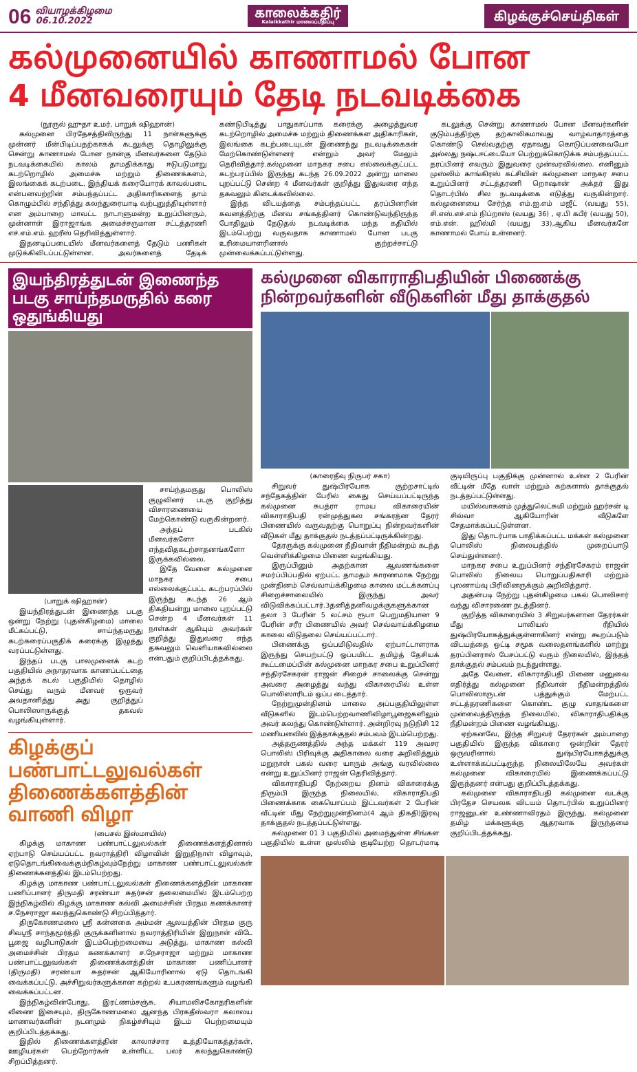06 வியாழக்கிழமை
06.10.2022
காலைக்கதிர்
Kalaikkathir மாலைப்பதிப்பு
கிழக்குச்செய்திகள்
கல்முனையில் காணாமல் போன
4 மீனவரையும் தேடி நடவடிக்கை
(நூருல் ஹுதா உமர், பாறுக் ஷிஹான்)
கல்முனை பிரதேசத்திலிருந்து 11 நாள்களுக்கு முன்னர் மீன்பிடிப்பதற்காகக் கடலுக்கு தொழிலுக்கு சென்று காணாமல் போன நான்கு மீனவர்களை தேடும் நடவடிக்கையில் காலம் தாமதிக்காது ஈடுபடுமாறு கடற்றொழில் அமைச்சு மற்றும் திணைக்களம், இலங்கைக் கடற்படை, இந்தியக் கரையோரக் காவல்படை என்பனவற்றின் சம்பந்தப்பட்ட அதிகாரிகளைத் தாம் கொழும்பில் சந்தித்து கலந்துரையாடி வற்புறுத்தியுள்ளார் என அம்பாறை மாவட்ட நாடாளுமன்ற உறுப்பினரும், முன்னாள் இராஜாங்க அமைச்சருமான சட்டத்தரணி எச்.எம்.எம். ஹரீஸ் தெரிவித்துள்ளார்.
இதனடிப்படையில் மீனவர்களைத் தேடும் பணிகள் முடுக்கிவிடப்பட்டுள்ளன. அவர்களைத் தேடிக் கண்டுபிடித்து பாதுகாப்பாக கரைக்கு அழைத்துவர கடற்றொழில் அமைச்சு மற்றும் திணைக்கள அதிகாரிகள், இலங்கை கடற்படையுடன் இணைந்து நடவடிக்கைகள் மேற்கொண்டுள்ளனர் என்றும் அவர் மேலும் தெரிவித்தார்.கல்முனை மாநகர சபை எல்லைக்குட்பட்ட கடற்பரப்பில் இருந்து கடந்த 26.09.2022 அன்று மாலை புறப்பட்டு சென்ற 4 மீனவர்கள் குறித்து இதுவரை எந்த தகவலும் கிடைக்கவில்லை.
இந்த விடயத்தை சம்பந்தப்பட்ட தரப்பினரின் கவனத்திற்கு மீனவ சங்கத்தினர் கொண்டுவந்திருந்த போதிலும் தேடுதல் நடவடிக்கை மந்த கதியில் இடம்பெற்று வருவதாக காணாமல் போன படகு உரிமையாளரினால் குற்றச்சாட்டு முன்வைக்கப்பட்டுள்ளது.
கடலுக்கு சென்று காணாமல் போன மீனவர்களின் குடும்பத்திற்கு தற்காலிகமாவது வாழ்வாதாரத்தை கொண்டு செல்வதற்கு ஏதாவது கொடுப்பனவையோ அல்லது நஷ்டஈட்டையோ பெற்றுக்கொடுக்க சம்பந்தப்பட்ட தரப்பினர் எவரும் இதுவரை முன்வரவில்லை. எனினும் முஸ்லிம் காங்கிரஸ் கட்சியின் கல்முனை மாநகர சபை உறுப்பினர் சட்டத்தரணி றொஷான் அக்தர் இது தொடர்பில் சில நடவடிக்கை எடுத்து வருகின்றார். கல்முனையை சேர்ந்த எம்.ஐ.எம் மஜீட் (வயது 55), சி.எஸ்.எச்.எம் நிப்றாஸ் (வயது 36) , ஏ.பி கபீர் (வயது 50), எம்.என். ஹில்மி (வயது 33),ஆகிய மீனவர்களே காணாமல் போய் உள்ளனர்.
இயந்திரத்துடன் இணைந்த படகு சாய்ந்தமருதில் கரை ஒதுங்கியது
(பாறுக் ஷிஹான்)
இயந்திரத்துடன் இணைந்த படகு ஒன்று நேற்று (புதன்கிழமை) மாலை மீட்கப்பட்டு, சாய்ந்தமருது கடற்கரைப்பகுதிக் கரைக்கு இழுத்து வரப்பட்டுள்ளது.
இந்தப் படகு பாலமுனைக் கடற் பகுதியில் அநாதரவாக காணப்பட்டதை அந்தக் கடல் பகுதியில் தொழில் செய்து வரும் மீனவர் ஒருவர் அவதானித்து அது குறித்துப் பொலிஸாருக்குத் தகவல் வழங்கியுள்ளார்.
சாய்ந்தமருது பொலிஸ் குழுவினர் படகு குறித்து விசாரணையை மேற்கொண்டு வருகின்றனர்.
அந்தப் படகில் மீனவர்களோ எந்தவிதகடற்சாதனங்களோ இருக்கவில்லை.
இதே வேளை கல்முனை மாநகர சபை எல்லைக்குட்பட்ட கடற்பரப்பில் இருந்து கடந்த 26 ஆம் திகதியன்று மாலை புறப்பட்டு சென்ற 4 மீனவர்கள் 11 நாள்கள் ஆகியும் அவர்கள் குறித்து இதுவரை எந்த தகவலும் வெளியாகவில்லை என்பதும் குறிப்பிடத்தக்கது.
கிழக்குப் பண்பாட்டலுவல்கள் திணைக்களத்தின் வாணி விழா
(பைசல் இஸ்மாயில்)
கிழக்கு மாகாண பண்பாட்டலுவல்கள் திணைக்களத்தினால் ஏற்பாடு செய்யப்பட்ட நவராத்திரி விழாவின் இறுதிநாள் விழாவும், ஏடுதொடங்கிவைக்கும்நிகழ்வும்நேற்று மாகாண பண்பாட்டலுவல்கள் திணைக்களத்தில் இடம்பெற்றது.
கிழக்கு மாகாண பண்பாட்டலுவல்கள் திணைக்களத்தின் மாகாண பணிப்பாளர் திருமதி சரண்யா சுதர்சன் தலைமையில் இடம்பெற்ற இந்நிகழ்வில் கிழக்கு மாகாண கல்வி அமைச்சின் பிரதம கணக்காளர் ச.நேசராஜா கலந்துகொண்டு சிறப்பித்தார்.
திருகோணமலை ஸ்ரீ கன்னகை அம்மன் ஆலயத்தின் பிரதம குரு சிவஸ்ரீ சாந்தமூர்த்தி குருக்களினால் நவராத்திரியின் இறுநாள் விடே பூஜை வழிபாடுகள் இடம்பெற்றமையை அடுத்து, மாகாண கல்வி அமைச்சின் பிரதம கணக்காளர் ச.நேசராஜா மற்றும் மாகாண பண்பாட்டலுவல்கள் திணைக்களத்தின் மாகாண பணிப்பாளர் (திருமதி) சரண்யா சுதர்சன் ஆகியோரினால் ஏடு தொடங்கி வைக்கப்பட்டு, அச்சிறுவர்களுக்கான கற்றல் உபகரணங்களும் வழங்கி வைக்கப்பட்டன.
இந்நிகழ்வின்போது, இரட்ணம்சஞ்சு, சியாமலிசகோதரிகளின் வீணை இசையும், திருகோணமலை ஆனந்த பிரகதீஸ்வரா கலாலய மாணவர்களின் நடனமும் நிகழ்ச்சியும் இடம் பெற்றமையும் குறிப்பிடத்தக்கது.
இதில் திணைக்களத்தின் காலாச்சார உத்தியோகத்தர்கள், ஊழியர்கள் பெற்றோர்கள் உள்ளிட்ட பலர் கலந்துகொண்டு சிறப்பித்தனர்.
கல்முனை விகாராதிபதியின் பிணைக்கு நின்றவர்களின் வீடுகளின் மீது தாக்குதல்
(காரைதீவு நிருபர் சகா)
சிறுவர் துஷ்பிரயோக குற்றசாட்டில் சந்தேகத்தின் பேரில் கைது செய்யப்பட்டிருந்த கல்முனை சுபத்ரா ராமய விகாரையின் விகாராதிபதி ரன்முத்துகல சங்கரத்ன தேரர் பிணையில் வருவதற்கு பொறுப்பு நின்றவர்களின் வீடுகள் மீது தாக்குதல் நடத்தப்பட்டிருக்கின்றது.
தேரருக்கு கல்முனை நீதிவான் நீதிமன்றம் கடந்த வெள்ளிக்கிழமை பிணை வழங்கியது.
இருப்பினும் அதற்கான ஆவணங்களை சமர்ப்பிப்பதில் ஏற்பட்ட தாமதம் காரணமாக நேற்று முன்தினம் செவ்வாய்க்கிழமை காலை மட்டக்களப்பு சிறைச்சாலையில் இருந்து அவர் விடுவிக்கப்பட்டார்.3தனித்தனிவழக்குகளுக்கான தலா 3 பேரின் 5 லட்சம் ரூபா பெறுமதியான 9 பேரின் சரீர பிணையில் அவர் செவ்வாய்க்கிழமை காலை விடுதலை செய்யப்பட்டார்.
பிணைக்கு ஒப்பமிடுவதில் ஏற்பாட்டாளராக இருந்து செயற்பட்டு ஒப்பமிட்ட தமிழ்த் தேசியக் கூட்டமைப்பின் கல்முனை மாநகர சபை உறுப்பினர் சந்திரசேகரன் ராஜன் சிறைச் சாலைக்கு சென்று அவரை அழைத்து வந்து விகாரையில் உள்ள பொலிஸாரிடம் ஒப்ப டைத்தார்.
நேற்றுமுன்தினம் மாலை அப்பகுதியிலுள்ள வீடுகளில் இடம்பெற்றவாணிவிழாபூஜைகளிலும் அவர் கலந்து கொண்டுள்ளார். அன்றிரவு நடுநிசி 12 மணியளவில் இத்தாக்குதல் சம்பவம் இடம்பெற்றது.
அத்தருணத்தில் அந்த மக்கள் 119 அவசர பொலிஸ் பிரிவுக்கு அதிகாலை வரை அறிவித்தும் மறுநாள் பகல் வரை யாரும் அங்கு வரவில்லை என்று உறுப்பினர் ராஜன் தெரிவித்தார்.
விகாராதிபதி நேற்றைய தினம் விகாரைக்கு திரும்பி இருந்த நிலையில், விகாராதிபதி பிணைக்காக கையொப்பம் இட்டவர்கள் 2 பேரின் வீட்டின் மீது நேற்றுமுன்தினம்(4 ஆம் திகதி)இரவு தாக்குதல் நடத்தப்பட்டுள்ளது.
கல்முனை 01 3 பகுதியில் அமைந்துள்ள சிங்கள பகுதியில் உள்ள முஸ்லிம் குடியேற்ற தொடர்மாடி குடியிருப்பு பகுதிக்கு முன்னால் உள்ள 2 பேரின் வீட்டின் மீதே வாள் மற்றும் கற்களால் தாக்குதல் நடத்தப்பட்டுள்ளது.
மயில்வாகனம் முத்துலெட்சுமி மற்றும் ஹர்சன் டி சில்வா ஆகியோரின் வீடுகளே சேதமாக்கப்பட்டுள்ளன.
இது தொடர்பாக பாதிக்கப்பட்ட மக்கள் கல்முனை பொலிஸ் நிலையத்தில் முறைப்பாடு செய்துள்ளனர்.
மாநகர சபை உறுப்பினர் சந்திரசேகரம் ராஜன் பொலிஸ் நிலைய பொறுப்பதிகாரி மற்றும் புலனாய்வு பிரிவினருக்கும் அறிவித்தார்.
அதன்படி நேற்று புதன்கிழமை பகல் பொலிசார் வந்து விசாரணை நடத்தினர்.
குறித்த விகாரையில் 3 சிறுவர்களான தேரர்கள் மீது பாலியல் ரீதியில் துஷ்பிரயோகத்துக்குள்ளாகினர் என்று கூறப்படும் விடயத்தை ஒட்டி சமூக வலைதளங்களில் மாற்று தரப்பினரால் பேசப்பட்டு வரும் நிலையில், இந்தத் தாக்குதல் சம்பவம் நடந்துள்ளது.
அதே வேளை, விகாராதிபதி பிணை மனுவை எதிர்த்து கல்முனை நீதிவான் நீதிமன்றத்தில் பொலிஸாருடன் பத்துக்கும் மேற்பட்ட சட்டத்தரணிகளை கொண்ட குழு வாதங்களை முன்வைத்திருந்த நிலையில், விகாராதிபதிக்கு நீதிமன்றம் பிணை வழங்கியது.
ஏற்கனவே, இந்த சிறுவர் தேரர்கள் அம்பாறை பகுதியில் இருந்த விகாரை ஒன்றின் தேரர் ஒருவரினால் துஷ்பிரயோகத்துக்கு உள்ளாக்கப்பட்டிருந்த நிலையிலேயே அவர்கள் கல்முனை விகாரையில் இணைக்கப்பட்டு இருந்தனர் என்பது குறிப்பிடத்தக்கது.
கல்முனை விகாராதிபதி கல்முனை வடக்கு பிரதேச செயலக விடயம் தொடர்பில் உறுப்பினர் ராஜனுடன் உண்ணாவிரதம் இருந்து, கல்முனை தமிழ் மக்களுக்கு ஆதரவாக இருந்தமை குறிப்பிடத்தக்கது.